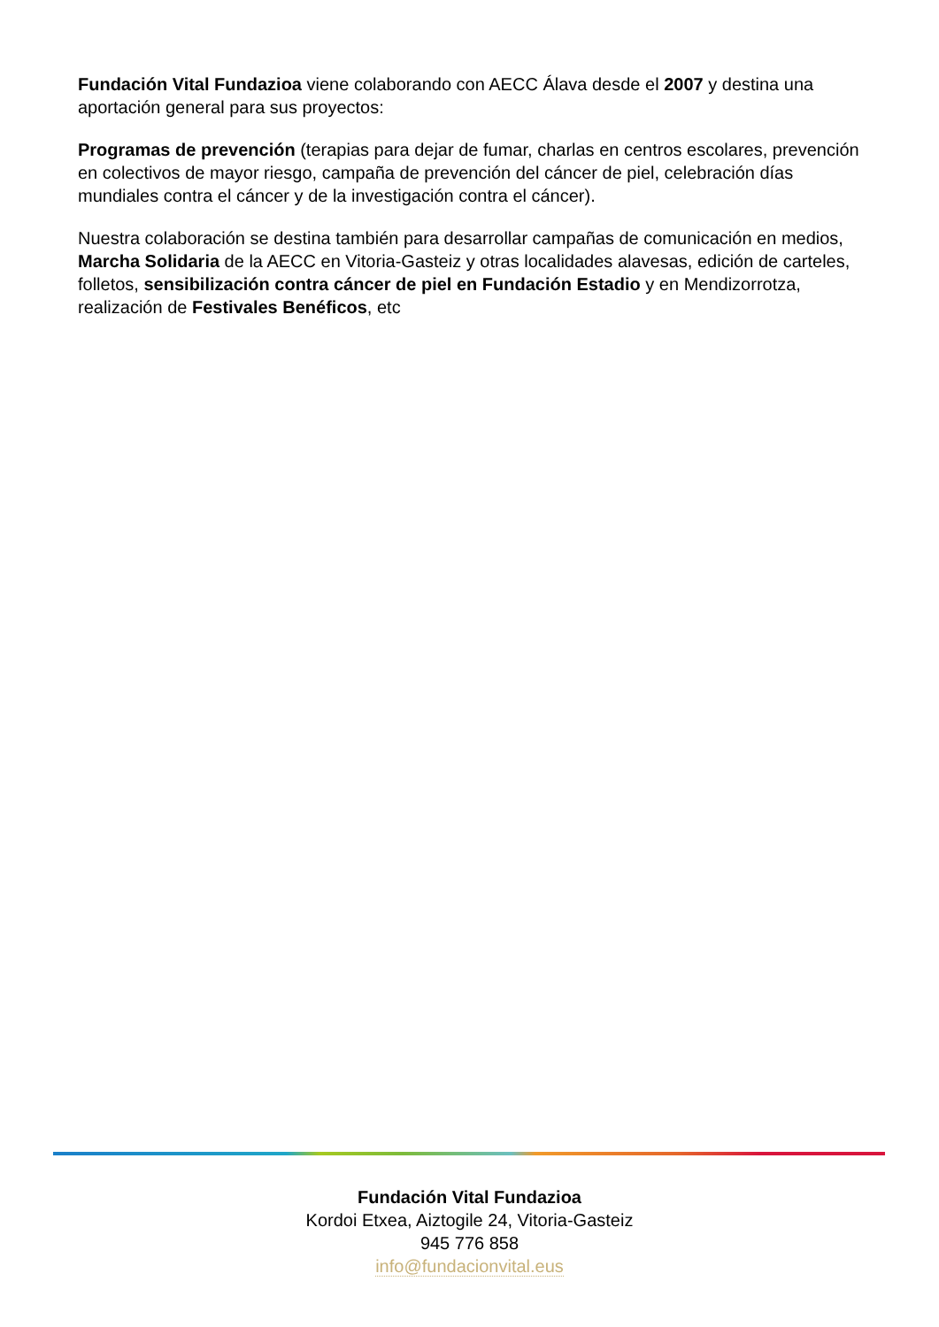Fundación Vital Fundazioa viene colaborando con AECC Álava desde el 2007 y destina una aportación general para sus proyectos:
Programas de prevención (terapias para dejar de fumar, charlas en centros escolares, prevención en colectivos de mayor riesgo, campaña de prevención del cáncer de piel, celebración días mundiales contra el cáncer y de la investigación contra el cáncer).
Nuestra colaboración se destina también para desarrollar campañas de comunicación en medios, Marcha Solidaria de la AECC en Vitoria-Gasteiz y otras localidades alavesas, edición de carteles, folletos, sensibilización contra cáncer de piel en Fundación Estadio y en Mendizorrotza, realización de Festivales Benéficos, etc
Fundación Vital Fundazioa
Kordoi Etxea, Aiztogile 24, Vitoria-Gasteiz
945 776 858
info@fundacionvital.eus